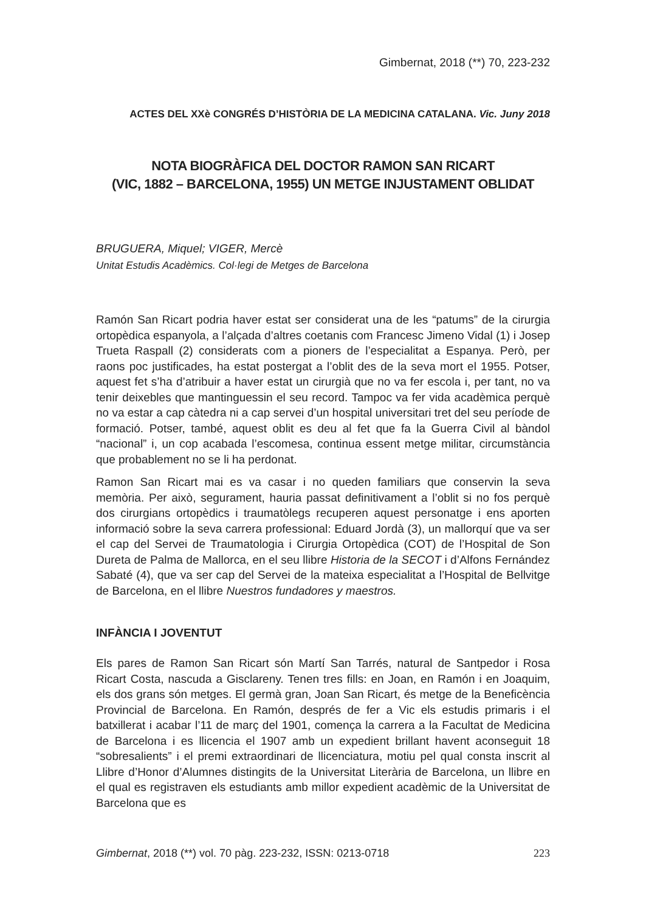Gimbernat, 2018 (**) 70, 223-232
ACTES DEL XXè CONGRÉS D’HISTÒRIA DE LA MEDICINA CATALANA. Vic. Juny 2018
NOTA BIOGRÀFICA DEL DOCTOR RAMON SAN RICART
(VIC, 1882 – BARCELONA, 1955) UN METGE INJUSTAMENT OBLIDAT
BRUGUERA, Miquel; VIGER, Mercè
Unitat Estudis Acadèmics. Col·legi de Metges de Barcelona
Ramón San Ricart podria haver estat ser considerat una de les “patums” de la cirurgia ortopèdica espanyola, a l’alçada d’altres coetanis com Francesc Jimeno Vidal (1) i Josep Trueta Raspall (2) considerats com a pioners de l’especialitat a Espanya. Però, per raons poc justificades, ha estat postergat a l’oblit des de la seva mort el 1955. Potser, aquest fet s’ha d’atribuir a haver estat un cirurgià que no va fer escola i, per tant, no va tenir deixebles que mantinguessin el seu record. Tampoc va fer vida acadèmica perquè no va estar a cap càtedra ni a cap servei d’un hospital universitari tret del seu període de formació. Potser, també, aquest oblit es deu al fet que fa la Guerra Civil al bàndol “nacional” i, un cop acabada l’escomesa, continua essent metge militar, circumstància que probablement no se li ha perdonat.
Ramon San Ricart mai es va casar i no queden familiars que conservin la seva memòria. Per això, segurament, hauria passat definitivament a l’oblit si no fos perquè dos cirurgians ortopèdics i traumatòlegs recuperen aquest personatge i ens aporten informació sobre la seva carrera professional: Eduard Jordà (3), un mallorquí que va ser el cap del Servei de Traumatologia i Cirurgia Ortopèdica (COT) de l’Hospital de Son Dureta de Palma de Mallorca, en el seu llibre Historia de la SECOT i d’Alfons Fernández Sabaté (4), que va ser cap del Servei de la mateixa especialitat a l’Hospital de Bellvitge de Barcelona, en el llibre Nuestros fundadores y maestros.
INFÀNCIA I JOVENTUT
Els pares de Ramon San Ricart són Martí San Tarrés, natural de Santpedor i Rosa Ricart Costa, nascuda a Gisclareny. Tenen tres fills: en Joan, en Ramón i en Joaquim, els dos grans són metges. El germà gran, Joan San Ricart, és metge de la Beneficència Provincial de Barcelona. En Ramón, després de fer a Vic els estudis primaris i el batxillerat i acabar l’11 de març del 1901, comença la carrera a la Facultat de Medicina de Barcelona i es llicencia el 1907 amb un expedient brillant havent aconseguit 18 “sobresalients” i el premi extraordinari de llicenciatura, motiu pel qual consta inscrit al Llibre d’Honor d’Alumnes distingits de la Universitat Literària de Barcelona, un llibre en el qual es registraven els estudiants amb millor expedient acadèmic de la Universitat de Barcelona que es
Gimbernat, 2018 (**) vol. 70 pàg. 223-232, ISSN: 0213-0718 223